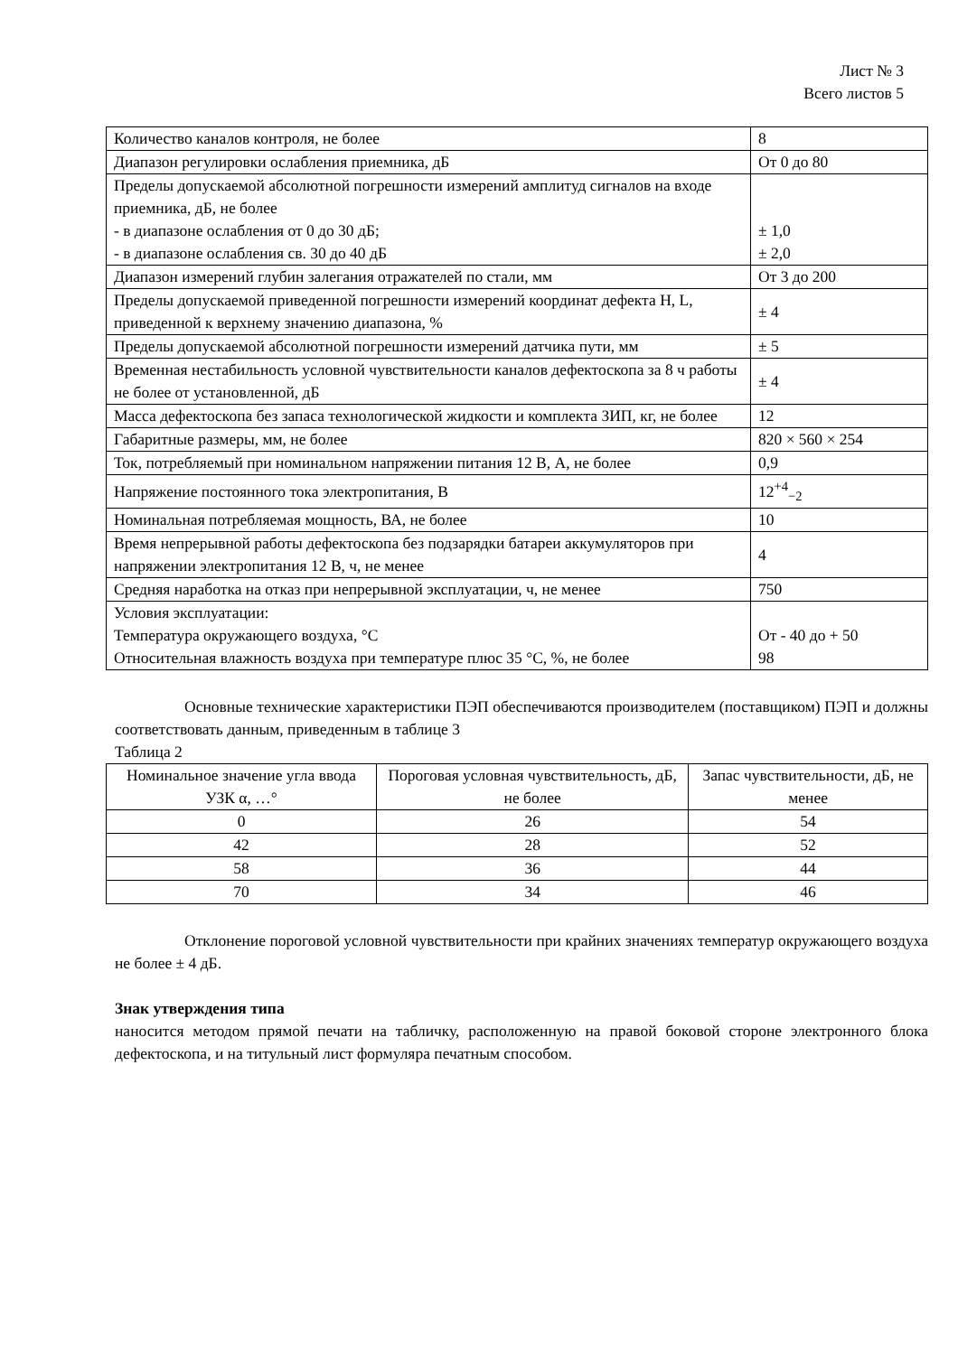Лист № 3
Всего листов 5
| Количество каналов контроля, не более | 8 |
| Диапазон регулировки ослабления приемника, дБ | От 0 до 80 |
| Пределы допускаемой абсолютной погрешности измерений амплитуд сигналов на входе приемника, дБ, не более - в диапазоне ослабления от 0 до 30 дБ; - в диапазоне ослабления св. 30 до 40 дБ | ± 1,0 ± 2,0 |
| Диапазон измерений глубин залегания отражателей по стали, мм | От 3 до 200 |
| Пределы допускаемой приведенной погрешности измерений координат дефекта H, L, приведенной к верхнему значению диапазона, % | ± 4 |
| Пределы допускаемой абсолютной погрешности измерений датчика пути, мм | ± 5 |
| Временная нестабильность условной чувствительности каналов дефектоскопа за 8 ч работы не более от установленной, дБ | ± 4 |
| Масса дефектоскопа без запаса технологической жидкости и комплекта ЗИП, кг, не более | 12 |
| Габаритные размеры, мм, не более | 820 × 560 × 254 |
| Ток, потребляемый при номинальном напряжении питания 12 В, А, не более | 0,9 |
| Напряжение постоянного тока электропитания, В | 12<sup>+4</sup><sub>−2</sub> |
| Номинальная потребляемая мощность, ВА, не более | 10 |
| Время непрерывной работы дефектоскопа без подзарядки батареи аккумуляторов при напряжении электропитания 12 В, ч, не менее | 4 |
| Средняя наработка на отказ при непрерывной эксплуатации, ч, не менее | 750 |
| Условия эксплуатации: Температура окружающего воздуха, °С Относительная влажность воздуха при температуре плюс 35 °С, %, не более | От - 40 до + 50 98 |
Основные технические характеристики ПЭП обеспечиваются производителем (поставщиком) ПЭП и должны соответствовать данным, приведенным в таблице 3
Таблица 2
| Номинальное значение угла ввода УЗК α, …° | Пороговая условная чувствительность, дБ, не более | Запас чувствительности, дБ, не менее |
| --- | --- | --- |
| 0 | 26 | 54 |
| 42 | 28 | 52 |
| 58 | 36 | 44 |
| 70 | 34 | 46 |
Отклонение пороговой условной чувствительности при крайних значениях температур окружающего воздуха не более ± 4 дБ.
Знак утверждения типа
наносится методом прямой печати на табличку, расположенную на правой боковой стороне электронного блока дефектоскопа, и на титульный лист формуляра печатным способом.